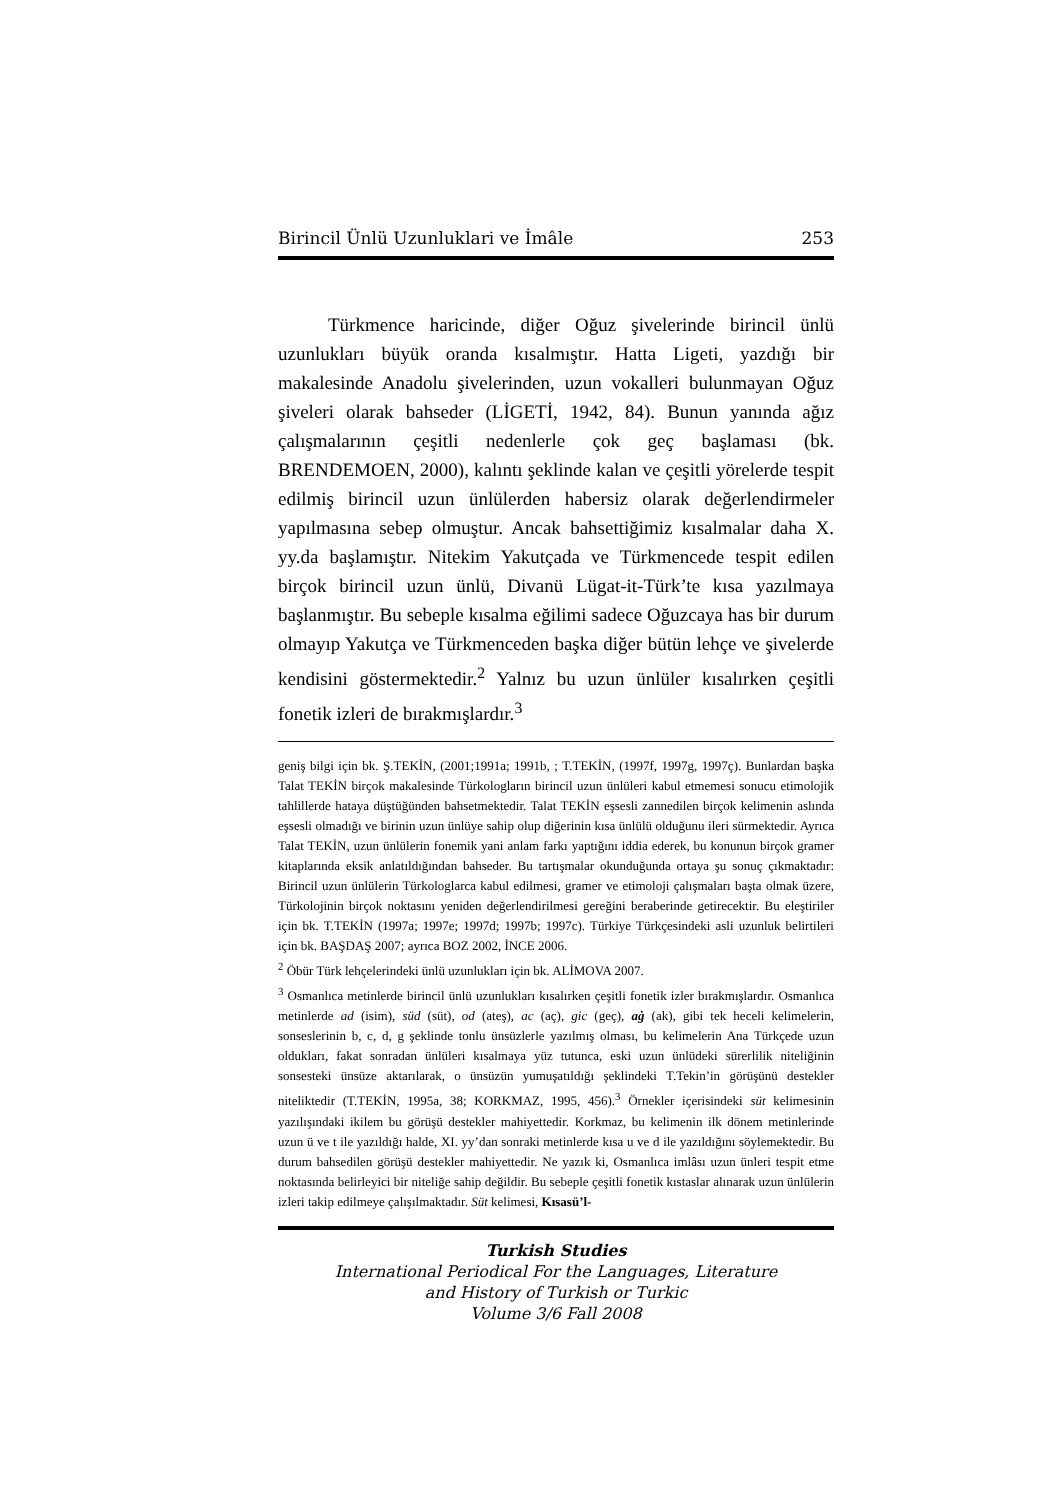Birincil Ünlü Uzunluklari ve İmâle 253
Türkmence haricinde, diğer Oğuz şivelerinde birincil ünlü uzunlukları büyük oranda kısalmıştır. Hatta Ligeti, yazdığı bir makalesinde Anadolu şivelerinden, uzun vokalleri bulunmayan Oğuz şiveleri olarak bahseder (LİGETİ, 1942, 84). Bunun yanında ağız çalışmalarının çeşitli nedenlerle çok geç başlaması (bk. BRENDEMOEN, 2000), kalıntı şeklinde kalan ve çeşitli yörelerde tespit edilmiş birincil uzun ünlülerden habersiz olarak değerlendirmeler yapılmasına sebep olmuştur. Ancak bahsettiğimiz kısalmalar daha X. yy.da başlamıştır. Nitekim Yakutçada ve Türkmencede tespit edilen birçok birincil uzun ünlü, Divanü Lügat-it-Türk’te kısa yazılmaya başlanmıştır. Bu sebeple kısalma eğilimi sadece Oğuzcaya has bir durum olmayıp Yakutça ve Türkmenceden başka diğer bütün lehçe ve şivelerde kendisini göstermektedir.<sup>2</sup> Yalnız bu uzun ünlüler kısalırken çeşitli fonetik izleri de bırakmışlardır.<sup>3</sup>
geniş bilgi için bk. Ş.TEKİN, (2001;1991a; 1991b, ; T.TEKİN, (1997f, 1997g, 1997ç). Bunlardan başka Talat TEKİN birçok makalesinde Türkologların birincil uzun ünlüleri kabul etmemesi sonucu etimolojik tahlillerde hataya düştüğünden bahsetmektedir. Talat TEKİN eşsesli zannedilen birçok kelimenin aslında eşsesli olmadığı ve birinin uzun ünlüye sahip olup diğerinin kısa ünlülü olduğunu ileri sürmektedir. Ayrıca Talat TEKİN, uzun ünlülerin fonemik yani anlam farkı yaptığını iddia ederek, bu konunun birçok gramer kitaplarında eksik anlatıldığından bahseder. Bu tartışmalar okunduğunda ortaya şu sonuç çıkmaktadır: Birincil uzun ünlülerin Türkologlarca kabul edilmesi, gramer ve etimoloji çalışmaları başta olmak üzere, Türkolojinin birçok noktasını yeniden değerlendirilmesi gereğini beraberinde getirecektir. Bu eleştiriler için bk. T.TEKİN (1997a; 1997e; 1997d; 1997b; 1997c). Türkiye Türkçesindeki asli uzunluk belirtileri için bk. BAŞDAŞ 2007; ayrıca BOZ 2002, İNCE 2006.
<sup>2</sup> Öbür Türk lehçelerindeki ünlü uzunlukları için bk. ALİMOVA 2007.
<sup>3</sup> Osmanlıca metinlerde birincil ünlü uzunlukları kısalırken çeşitli fonetik izler bırakmışlardır. Osmanlıca metinlerde ad (isim), süd (süt), od (ateş), ac (aç), gic (geç), aġ (ak), gibi tek heceli kelimelerin, sonseslerinin b, c, d, g şeklinde tonlu ünsüzlerle yazılmış olması, bu kelimelerin Ana Türkçede uzun oldukları, fakat sonradan ünlüleri kısalmaya yüz tutunca, eski uzun ünlüdeki sürerlilik niteliğinin sonsesteki ünsüze aktarılarak, o ünsüzün yumuşatıldığı şeklindeki T.Tekin’in görüşünü destekler niteliktedir (T.TEKİN, 1995a, 38; KORKMAZ, 1995, 456).<sup>3</sup> Örnekler içerisindeki süt kelimesinin yazılışındaki ikilem bu görüşü destekler mahiyettedir. Korkmaz, bu kelimenin ilk dönem metinlerinde uzun ü ve t ile yazıldığı halde, XI. yy’dan sonraki metinlerde kısa u ve d ile yazıldığını söylemektedir. Bu durum bahsedilen görüşü destekler mahiyettedir. Ne yazık ki, Osmanlıca imlâsı uzun ünleri tespit etme noktasında belirleyici bir niteliğe sahip değildir. Bu sebeple çeşitli fonetik kıstaslar alınarak uzun ünlülerin izleri takip edilmeye çalışılmaktadır. Süt kelimesi, Kısasü’l-
Turkish Studies
International Periodical For the Languages, Literature
and History of Turkish or Turkic
Volume 3/6 Fall 2008